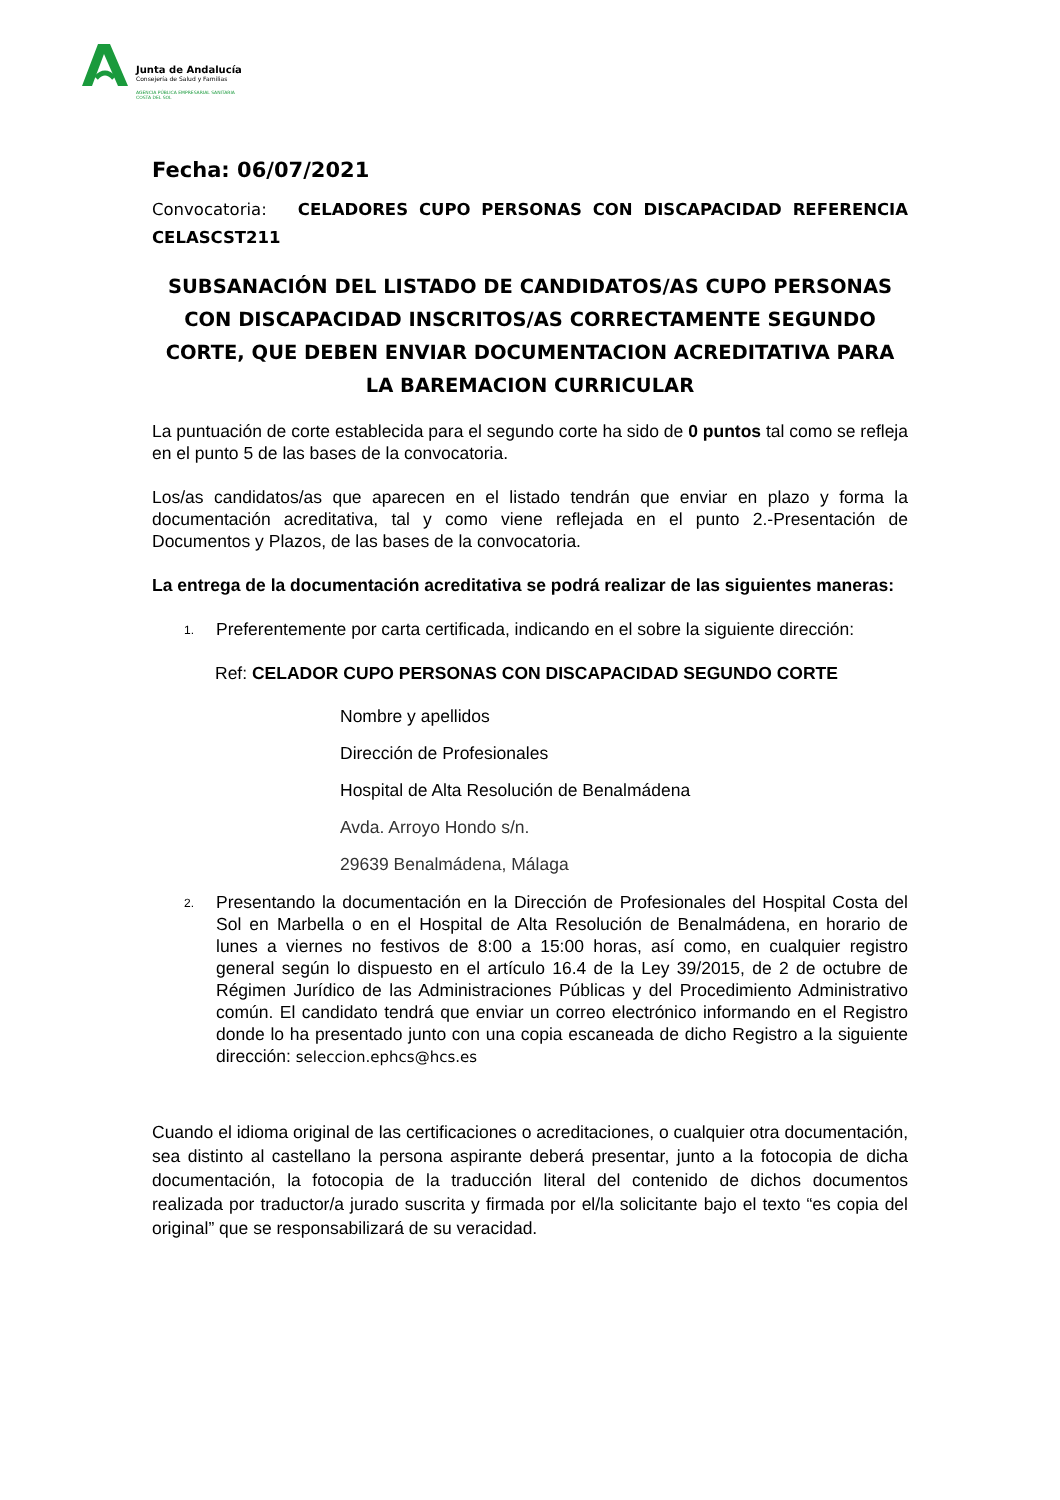Junta de Andalucía
Consejería de Salud y Familias
AGENCIA PÚBLICA EMPRESARIAL SANITARIA
COSTA DEL SOL
Fecha: 06/07/2021
Convocatoria: CELADORES CUPO PERSONAS CON DISCAPACIDAD REFERENCIA CELASCST211
SUBSANACIÓN DEL LISTADO DE CANDIDATOS/AS CUPO PERSONAS CON DISCAPACIDAD INSCRITOS/AS CORRECTAMENTE SEGUNDO CORTE, QUE DEBEN ENVIAR DOCUMENTACION ACREDITATIVA PARA LA BAREMACION CURRICULAR
La puntuación de corte establecida para el segundo corte ha sido de 0 puntos tal como se refleja en el punto 5 de las bases de la convocatoria.
Los/as candidatos/as que aparecen en el listado tendrán que enviar en plazo y forma la documentación acreditativa, tal y como viene reflejada en el punto 2.-Presentación de Documentos y Plazos, de las bases de la convocatoria.
La entrega de la documentación acreditativa se podrá realizar de las siguientes maneras:
1.
Preferentemente por carta certificada, indicando en el sobre la siguiente dirección:
Ref: CELADOR CUPO PERSONAS CON DISCAPACIDAD SEGUNDO CORTE
Nombre y apellidos
Dirección de Profesionales
Hospital de Alta Resolución de Benalmádena
Avda. Arroyo Hondo s/n.
29639 Benalmádena, Málaga
2.
Presentando la documentación en la Dirección de Profesionales del Hospital Costa del Sol en Marbella o en el Hospital de Alta Resolución de Benalmádena, en horario de lunes a viernes no festivos de 8:00 a 15:00 horas, así como, en cualquier registro general según lo dispuesto en el artículo 16.4 de la Ley 39/2015, de 2 de octubre de Régimen Jurídico de las Administraciones Públicas y del Procedimiento Administrativo común. El candidato tendrá que enviar un correo electrónico informando en el Registro donde lo ha presentado junto con una copia escaneada de dicho Registro a la siguiente dirección: seleccion.ephcs@hcs.es
Cuando el idioma original de las certificaciones o acreditaciones, o cualquier otra documentación, sea distinto al castellano la persona aspirante deberá presentar, junto a la fotocopia de dicha documentación, la fotocopia de la traducción literal del contenido de dichos documentos realizada por traductor/a jurado suscrita y firmada por el/la solicitante bajo el texto “es copia del original” que se responsabilizará de su veracidad.